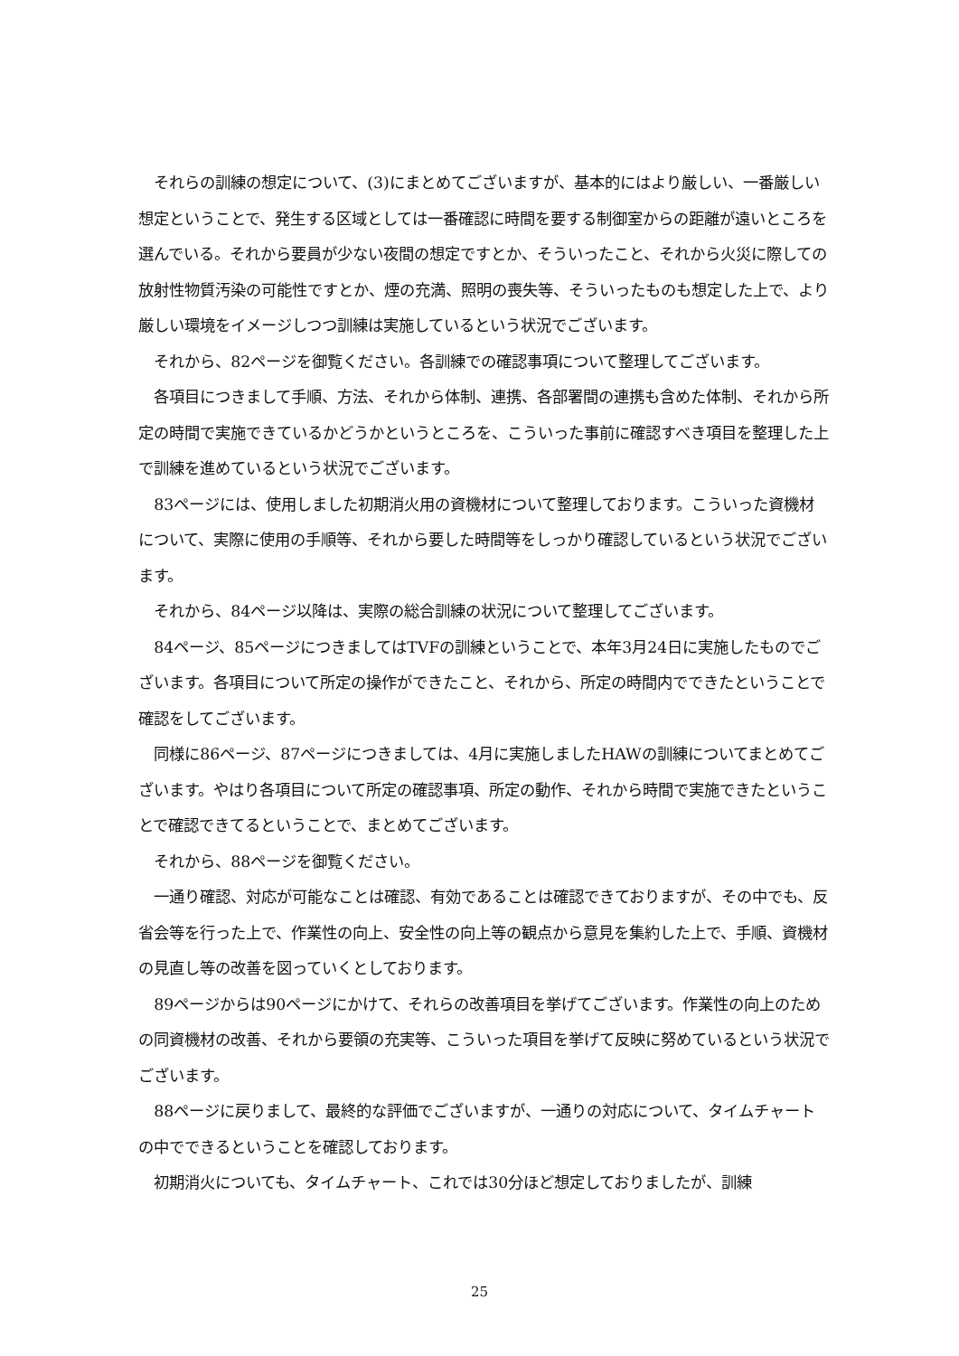それらの訓練の想定について、(3)にまとめてございますが、基本的にはより厳しい、一番厳しい想定ということで、発生する区域としては一番確認に時間を要する制御室からの距離が遠いところを選んでいる。それから要員が少ない夜間の想定ですとか、そういったこと、それから火災に際しての放射性物質汚染の可能性ですとか、煙の充満、照明の喪失等、そういったものも想定した上で、より厳しい環境をイメージしつつ訓練は実施しているという状況でございます。
それから、82ページを御覧ください。各訓練での確認事項について整理してございます。
各項目につきまして手順、方法、それから体制、連携、各部署間の連携も含めた体制、それから所定の時間で実施できているかどうかというところを、こういった事前に確認すべき項目を整理した上で訓練を進めているという状況でございます。
83ページには、使用しました初期消火用の資機材について整理しております。こういった資機材について、実際に使用の手順等、それから要した時間等をしっかり確認しているという状況でございます。
それから、84ページ以降は、実際の総合訓練の状況について整理してございます。
84ページ、85ページにつきましてはTVFの訓練ということで、本年3月24日に実施したものでございます。各項目について所定の操作ができたこと、それから、所定の時間内でできたということで確認をしてございます。
同様に86ページ、87ページにつきましては、4月に実施しましたHAWの訓練についてまとめてございます。やはり各項目について所定の確認事項、所定の動作、それから時間で実施できたということで確認できてるということで、まとめてございます。
それから、88ページを御覧ください。
一通り確認、対応が可能なことは確認、有効であることは確認できておりますが、その中でも、反省会等を行った上で、作業性の向上、安全性の向上等の観点から意見を集約した上で、手順、資機材の見直し等の改善を図っていくとしております。
89ページからは90ページにかけて、それらの改善項目を挙げてございます。作業性の向上のための同資機材の改善、それから要領の充実等、こういった項目を挙げて反映に努めているという状況でございます。
88ページに戻りまして、最終的な評価でございますが、一通りの対応について、タイムチャートの中でできるということを確認しております。
初期消火についても、タイムチャート、これでは30分ほど想定しておりましたが、訓練
25